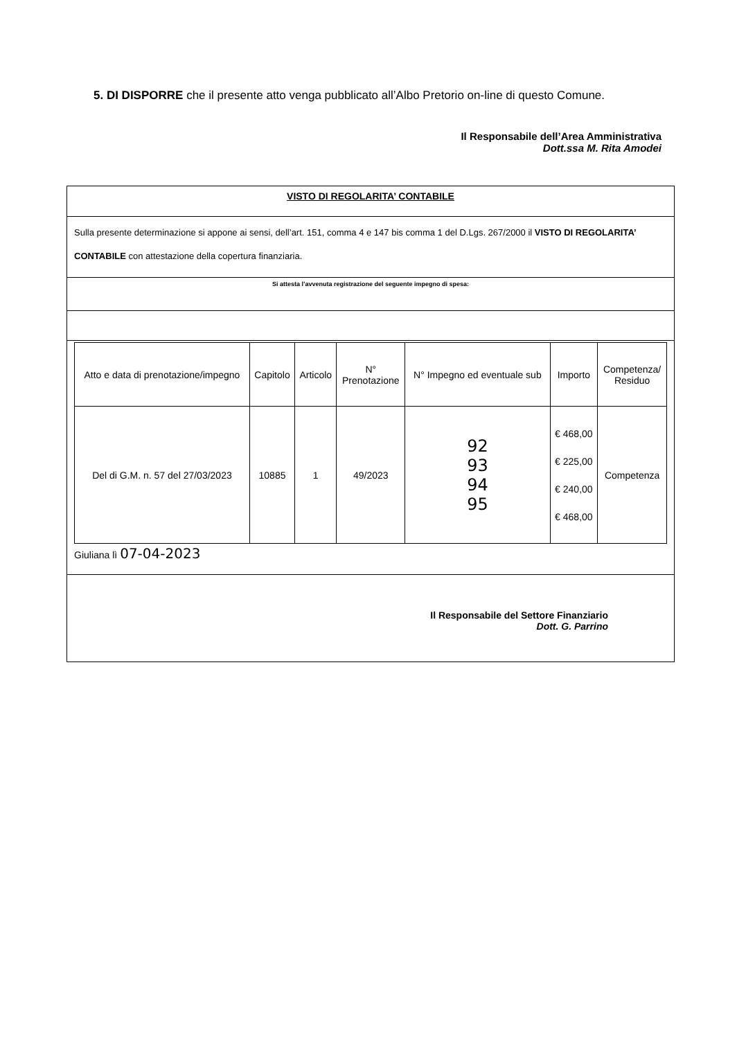5. DI DISPORRE che il presente atto venga pubblicato all’Albo Pretorio on-line di questo Comune.
Il Responsabile dell’Area Amministrativa
Dott.ssa M. Rita Amodei
VISTO DI REGOLARITA’ CONTABILE
Sulla presente determinazione si appone ai sensi, dell’art. 151, comma 4 e 147 bis comma 1 del D.Lgs. 267/2000 il VISTO DI REGOLARITA’ CONTABILE con attestazione della copertura finanziaria.
Si attesta l’avvenuta registrazione del seguente impegno di spesa:
| Atto e data di prenotazione/impegno | Capitolo | Articolo | N° Prenotazione | N° Impegno ed eventuale sub | Importo | Competenza/ Residuo |
| --- | --- | --- | --- | --- | --- | --- |
| Del di G.M. n. 57 del 27/03/2023 | 10885 | 1 | 49/2023 | 92 93 94 95 | € 468,00 € 225,00 € 240,00 € 468,00 | Competenza |
Giuliana lì 07-04-2023
Il Responsabile del Settore Finanziario
Dott. G. Parrino